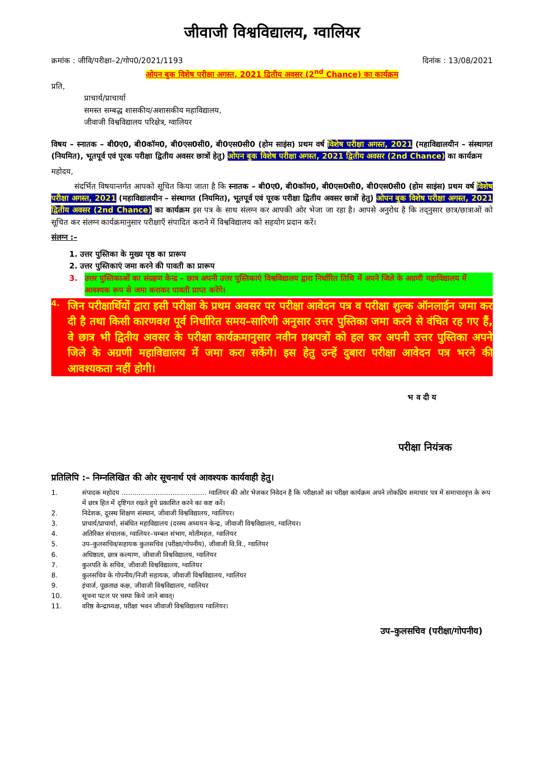जीवाजी विश्वविद्यालय, ग्वालियर
क्रमांक : जीवि/परीक्षा–2/गोप0/2021/1193 दिनांक : 13/08/2021
ओपन बुक विशेष परीक्षा अगस्त, 2021 द्वितीय अवसर (2<sup>nd</sup> Chance) का कार्यक्रम
प्रति,
प्राचार्य/प्राचार्या
समस्त सम्बद्ध शासकीय/अशासकीय महाविद्यालय,
जीवाजी विश्वविद्यालय परिक्षेत्र, ग्वालियर
विषय – स्नातक – बी0ए0, बी0कॉम0, बी0एस0सी0, बी0एस0सी0 (होम साइंस) प्रथम वर्ष विशेष परीक्षा अगस्त, 2021 (महाविद्यालयीन – संस्थागत (नियमित), भूतपूर्व एवं पूरक परीक्षा द्वितीय अवसर छात्रों हेतु) ओपन बुक विशेष परीक्षा अगस्त, 2021 द्वितीय अवसर (2nd Chance) का कार्यक्रम
महोदय,
   संदर्भित विषयान्तर्गत आपको सूचित किया जाता है कि स्नातक – बी0ए0, बी0कॉम0, बी0एस0सी0, बी0एस0सी0 (होम साइंस) प्रथम वर्ष विशेष परीक्षा अगस्त, 2021 (महाविद्यालयीन – संस्थागत (नियमित), भूतपूर्व एवं पूरक परीक्षा द्वितीय अवसर छात्रों हेतु) ओपन बुक विशेष परीक्षा अगस्त, 2021 द्वितीय अवसर (2nd Chance) का कार्यक्रम इस पत्र के साथ संलग्न कर आपकी ओर भेजा जा रहा है। आपसे अनुरोध है कि तद्नुसार छात्र/छात्राओं को सूचित कर संलग्न कार्यक्रमानुसार परीक्षाएँ संपादित कराने में विश्वविद्यालय को सहयोग प्रदान करें।
संलग्न :–
1. उत्तर पुस्तिका के मुख्य पृष्ठ का प्रारूप
2. उत्तर पुस्तिकाएं जमा करने की पावती का प्रारूप
3. उत्तर पुस्तिकाओं का संग्रहण केन्द्र – छात्र अपनी उत्तर पुस्तिकाएं विश्वविद्यालय द्वारा निर्धारित तिथि में अपने जिले के अग्रणी महाविद्यालय में आवश्यक रूप से जमा कराकर पावती प्राप्त करेंगे।
4. जिन परीक्षार्थियों द्वारा इसी परीक्षा के प्रथम अवसर पर परीक्षा आवेदन पत्र व परीक्षा शुल्क ऑनलाईन जमा कर दी है तथा किसी कारणवश पूर्व निर्धारित समय–सारिणी अनुसार उत्तर पुस्तिका जमा करने से वंचित रह गए हैं, वे छात्र भी द्वितीय अवसर के परीक्षा कार्यक्रमानुसार नवीन प्रश्नपत्रों को हल कर अपनी उत्तर पुस्तिका अपने जिले के अग्रणी महाविद्यालय में जमा करा सकेंगे। इस हेतु उन्हें दुबारा परीक्षा आवेदन पत्र भरने की आवश्यकता नहीं होगी।
भ व दी य
परीक्षा नियंत्रक
प्रतिलिपि :– निम्नलिखित की ओर सूचनार्थ एवं आवश्यक कार्यवाही हेतु।
1. संपादक महोदय ........................................ ग्वालियर की ओर भेजकर निवेदन है कि परीक्षाओं का परीक्षा कार्यक्रम अपने लोकप्रिय समाचार पत्र में समाचारवृत्त के रूप में छात्र हित में दृष्टिगत रखते हुये प्रकाशित करने का कष्ट करें।
2. निदेशक, दूरस्थ शिक्षण संस्थान, जीवाजी विश्वविद्यालय, ग्वालियर।
3. प्राचार्य/प्राचार्या, संबंधित महाविद्यालय (दरस्थ अध्ययन केन्द्र, जीवाजी विश्वविद्यालय, ग्वालियर।
4. अतिरिक्त संचालक, ग्वालियर–चम्बल संभाग, मोतीमहल, ग्वालियर
5. उप–कुलसचिव/सहायक कुलसचिव (परीक्षा/गोपनीय), जीवाजी वि.वि., ग्वालियर
6. अधिष्ठाता, छात्र कल्याण, जीवाजी विश्वविद्यालय, ग्वालियर
7. कुलपति के सचिव, जीवाजी विश्वविद्यालय, ग्वालियर
8. कुलसचिव के गोपनीय/निजी सहायक, जीवाजी विश्वविद्यालय, ग्वालियर
9. इंचार्ज, पूछताछ कक्ष, जीवाजी विश्वविद्यालय, ग्वालियर
10. सूचना पटल पर चस्पा किये जाने बावत्।
11. वरिष्ठ केन्द्राध्यक्ष, परीक्षा भवन जीवाजी विश्वविद्यालय ग्वालियर।
उप–कुलसचिव (परीक्षा/गोपनीय)